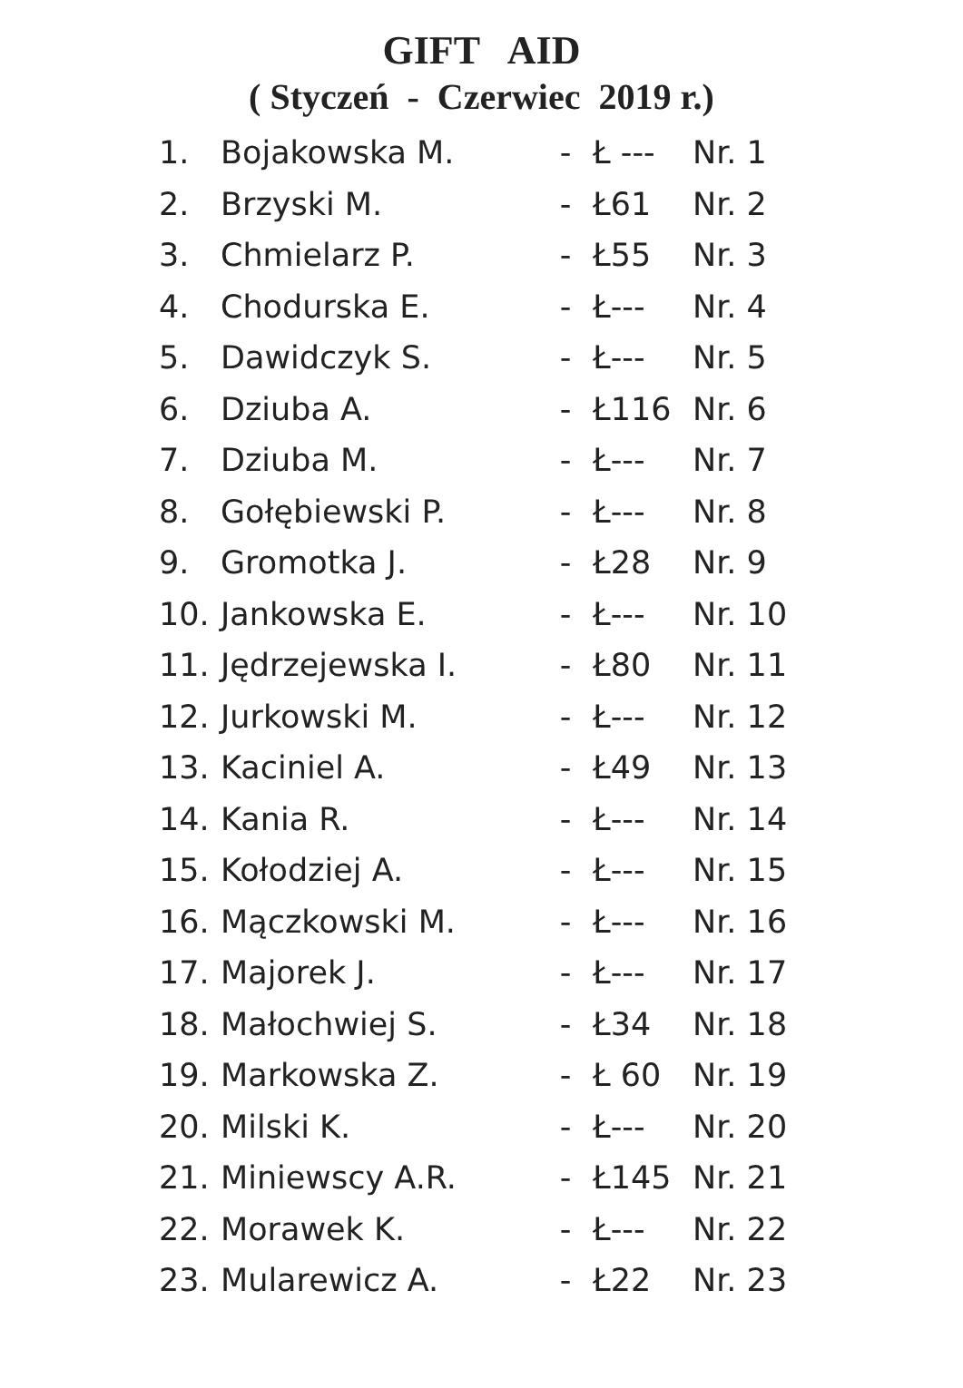GIFT AID
( Styczeń - Czerwiec 2019 r.)
| 1. | Bojakowska M. | - | Ł --- | Nr. 1 |
| 2. | Brzyski M. | - | Ł61 | Nr. 2 |
| 3. | Chmielarz P. | - | Ł55 | Nr. 3 |
| 4. | Chodurska E. | - | Ł--- | Nr. 4 |
| 5. | Dawidczyk S. | - | Ł--- | Nr. 5 |
| 6. | Dziuba A. | - | Ł116 | Nr. 6 |
| 7. | Dziuba M. | - | Ł--- | Nr. 7 |
| 8. | Gołębiewski P. | - | Ł--- | Nr. 8 |
| 9. | Gromotka J. | - | Ł28 | Nr. 9 |
| 10. | Jankowska E. | - | Ł--- | Nr. 10 |
| 11. | Jędrzejewska I. | - | Ł80 | Nr. 11 |
| 12. | Jurkowski M. | - | Ł--- | Nr. 12 |
| 13. | Kaciniel A. | - | Ł49 | Nr. 13 |
| 14. | Kania R. | - | Ł--- | Nr. 14 |
| 15. | Kołodziej A. | - | Ł--- | Nr. 15 |
| 16. | Mączkowski M. | - | Ł--- | Nr. 16 |
| 17. | Majorek J. | - | Ł--- | Nr. 17 |
| 18. | Małochwiej S. | - | Ł34 | Nr. 18 |
| 19. | Markowska Z. | - | Ł 60 | Nr. 19 |
| 20. | Milski K. | - | Ł--- | Nr. 20 |
| 21. | Miniewscy A.R. | - | Ł145 | Nr. 21 |
| 22. | Morawek K. | - | Ł--- | Nr. 22 |
| 23. | Mularewicz A. | - | Ł22 | Nr. 23 |